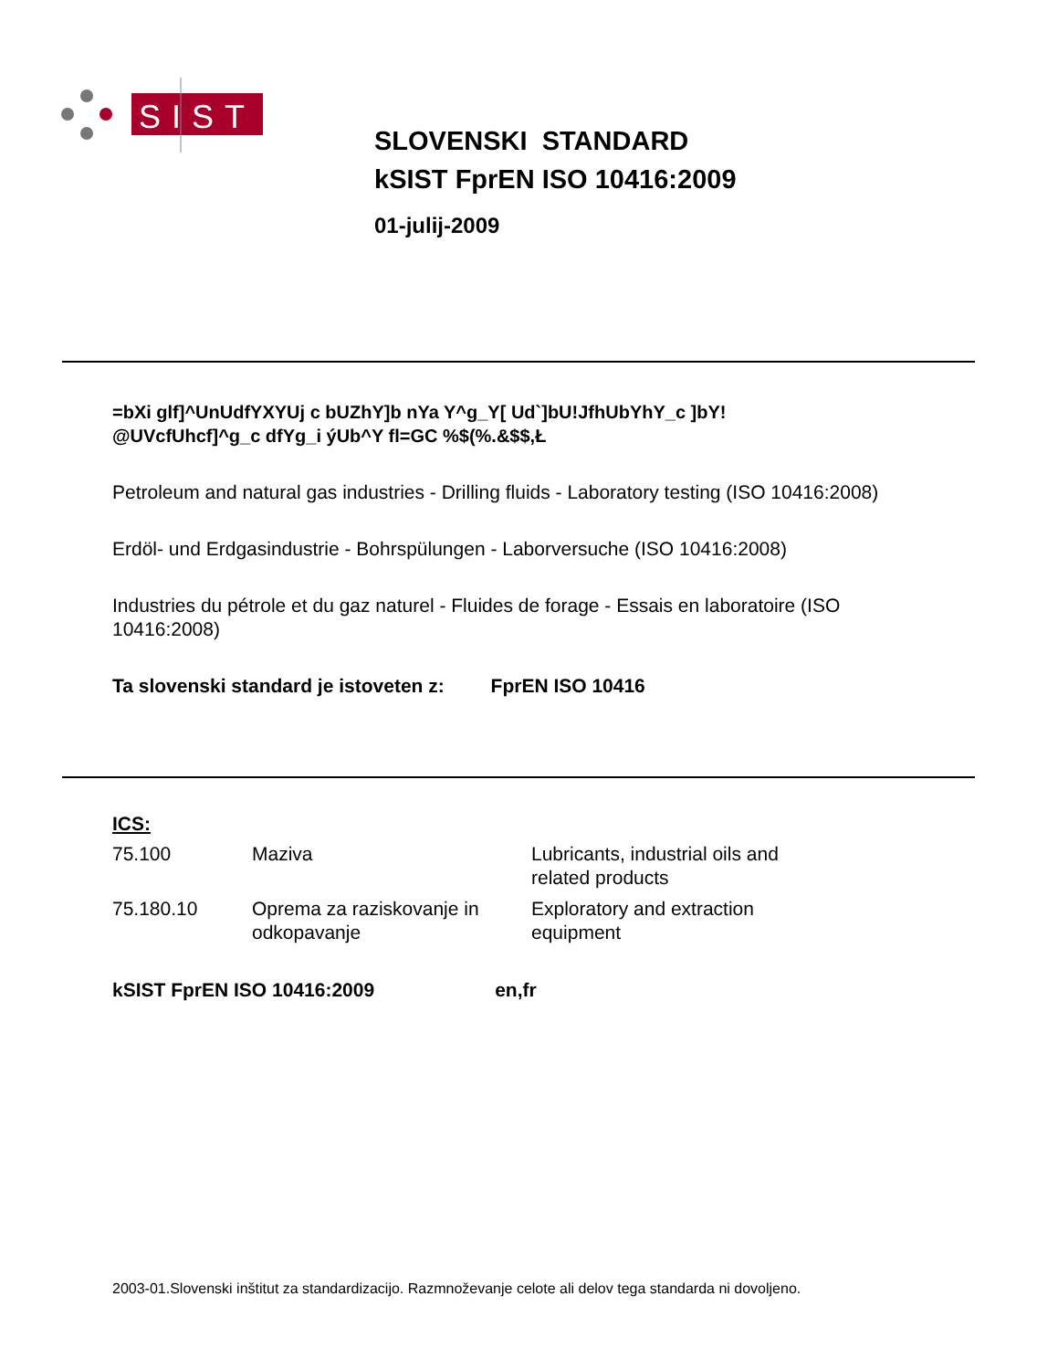SIST
SLOVENSKI STANDARD
kSIST FprEN ISO 10416:2009
01-julij-2009
=bXi glf]^UnUdfYXYUj c bUZhY]b nYa Y^g_Y[ Ud`]bU!JfhUbYhY_c ]bY!
@UVcfUhcf]^g_c dfYg_i ýUb^Y fl=GC %$(%.&$$,Ł
Petroleum and natural gas industries - Drilling fluids - Laboratory testing (ISO 10416:2008)
Erdöl- und Erdgasindustrie - Bohrspülungen - Laborversuche (ISO 10416:2008)
Industries du pétrole et du gaz naturel - Fluides de forage - Essais en laboratoire (ISO 10416:2008)
Ta slovenski standard je istoveten z: FprEN ISO 10416
ICS:
| 75.100 | Maziva | Lubricants, industrial oils and related products |
| 75.180.10 | Oprema za raziskovanje in odkopavanje | Exploratory and extraction equipment |
kSIST FprEN ISO 10416:2009 en,fr
2003-01.Slovenski inštitut za standardizacijo. Razmnoževanje celote ali delov tega standarda ni dovoljeno.